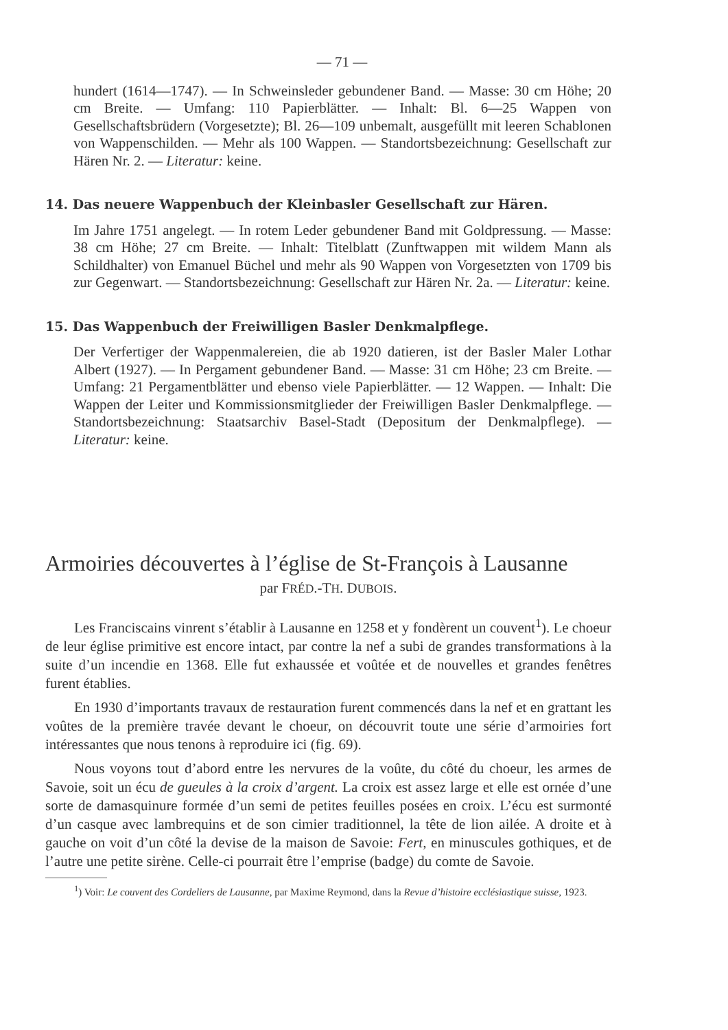— 71 —
hundert (1614—1747). — In Schweinsleder gebundener Band. — Masse: 30 cm Höhe; 20 cm Breite. — Umfang: 110 Papierblätter. — Inhalt: Bl. 6—25 Wappen von Gesellschaftsbrüdern (Vorgesetzte); Bl. 26—109 unbemalt, ausgefüllt mit leeren Schablonen von Wappenschilden. — Mehr als 100 Wappen. — Standortsbezeichnung: Gesellschaft zur Hären Nr. 2. — Literatur: keine.
14. Das neuere Wappenbuch der Kleinbasler Gesellschaft zur Hären.
Im Jahre 1751 angelegt. — In rotem Leder gebundener Band mit Goldpressung. — Masse: 38 cm Höhe; 27 cm Breite. — Inhalt: Titelblatt (Zunftwappen mit wildem Mann als Schildhalter) von Emanuel Büchel und mehr als 90 Wappen von Vorgesetzten von 1709 bis zur Gegenwart. — Standortsbezeichnung: Gesellschaft zur Hären Nr. 2a. — Literatur: keine.
15. Das Wappenbuch der Freiwilligen Basler Denkmalpflege.
Der Verfertiger der Wappenmalereien, die ab 1920 datieren, ist der Basler Maler Lothar Albert (1927). — In Pergament gebundener Band. — Masse: 31 cm Höhe; 23 cm Breite. — Umfang: 21 Pergamentblätter und ebenso viele Papierblätter. — 12 Wappen. — Inhalt: Die Wappen der Leiter und Kommissionsmitglieder der Freiwilligen Basler Denkmalpflege. — Standortsbezeichnung: Staatsarchiv Basel-Stadt (Depositum der Denkmalpflege). — Literatur: keine.
Armoiries découvertes à l’église de St-François à Lausanne
par FRÉD.-TH. DUBOIS.
Les Franciscains vinrent s’établir à Lausanne en 1258 et y fondèrent un couvent<sup>1</sup>). Le choeur de leur église primitive est encore intact, par contre la nef a subi de grandes transformations à la suite d’un incendie en 1368. Elle fut exhaussée et voûtée et de nouvelles et grandes fenêtres furent établies.
En 1930 d’importants travaux de restauration furent commencés dans la nef et en grattant les voûtes de la première travée devant le choeur, on découvrit toute une série d’armoiries fort intéressantes que nous tenons à reproduire ici (fig. 69).
Nous voyons tout d’abord entre les nervures de la voûte, du côté du choeur, les armes de Savoie, soit un écu de gueules à la croix d’argent. La croix est assez large et elle est ornée d’une sorte de damasquinure formée d’un semi de petites feuilles posées en croix. L’écu est surmonté d’un casque avec lambrequins et de son cimier traditionnel, la tête de lion ailée. A droite et à gauche on voit d’un côté la devise de la maison de Savoie: Fert, en minuscules gothiques, et de l’autre une petite sirène. Celle-ci pourrait être l’emprise (badge) du comte de Savoie.
<sup>1</sup>) Voir: Le couvent des Cordeliers de Lausanne, par Maxime Reymond, dans la Revue d’histoire ecclésiastique suisse, 1923.